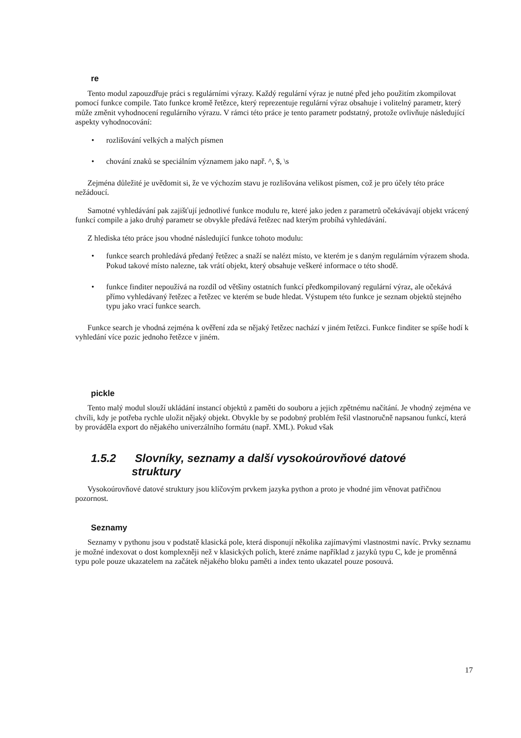re
Tento modul zapouzdřuje práci s regulárními výrazy. Každý regulární výraz je nutné před jeho použitím zkompilovat pomocí funkce compile. Tato funkce kromě řetězce, který reprezentuje regulární výraz obsahuje i volitelný parametr, který může změnit vyhodnocení regulárního výrazu. V rámci této práce je tento parametr podstatný, protože ovlivňuje následující aspekty vyhodnocování:
• rozlišování velkých a malých písmen
• chování znaků se speciálním významem jako např. ^, $, \s
Zejména důležité je uvědomit si, že ve výchozím stavu je rozlišována velikost písmen, což je pro účely této práce nežádoucí.
Samotné vyhledávání pak zajišťují jednotlivé funkce modulu re, které jako jeden z parametrů očekávávají objekt vrácený funkcí compile a jako druhý parametr se obvykle předává řetězec nad kterým probíhá vyhledávání.
Z hlediska této práce jsou vhodné následující funkce tohoto modulu:
• funkce search prohledává předaný řetězec a snaží se nalézt místo, ve kterém je s daným regulárním výrazem shoda. Pokud takové místo nalezne, tak vrátí objekt, který obsahuje veškeré informace o této shodě.
• funkce finditer nepoužívá na rozdíl od většiny ostatních funkcí předkompilovaný regulární výraz, ale očekává přímo vyhledávaný řetězec a řetězec ve kterém se bude hledat. Výstupem této funkce je seznam objektů stejného typu jako vrací funkce search.
Funkce search je vhodná zejména k ověření zda se nějaký řetězec nachází v jiném řetězci. Funkce finditer se spíše hodí k vyhledání více pozic jednoho řetězce v jiném.
pickle
Tento malý modul slouží ukládání instancí objektů z paměti do souboru a jejich zpětnému načítání. Je vhodný zejména ve chvíli, kdy je potřeba rychle uložit nějaký objekt. Obvykle by se podobný problém řešil vlastnoručně napsanou funkcí, která by prováděla export do nějakého univerzálního formátu (např. XML). Pokud však
1.5.2 Slovníky, seznamy a další vysokoúrovňové datové
struktury
Vysokoúrovňové datové struktury jsou klíčovým prvkem jazyka python a proto je vhodné jim věnovat patřičnou pozornost.
Seznamy
Seznamy v pythonu jsou v podstatě klasická pole, která disponují několika zajímavými vlastnostmi navíc. Prvky seznamu je možné indexovat o dost komplexněji než v klasických polích, které známe například z jazyků typu C, kde je proměnná typu pole pouze ukazatelem na začátek nějakého bloku paměti a index tento ukazatel pouze posouvá.
17